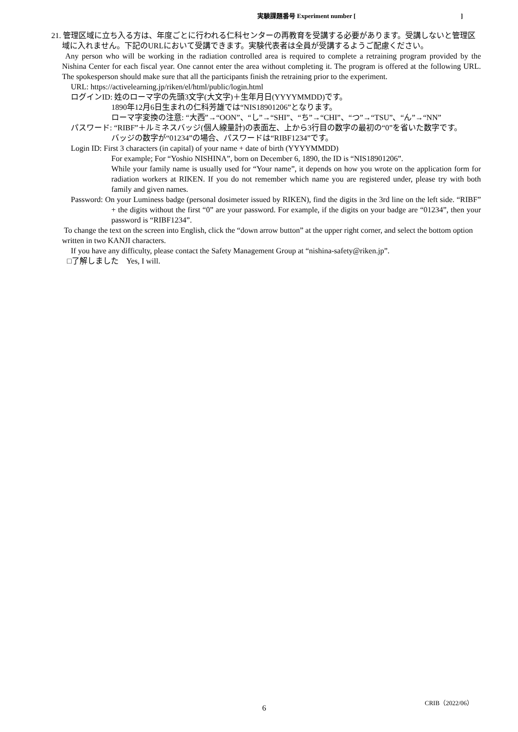実験課題番号 Experiment number []
21. 管理区域に立ち入る方は、年度ごとに行われる仁科センターの再教育を受講する必要があります。受講しないと管理区域に入れません。下記のURLにおいて受講できます。実験代表者は全員が受講するようご配慮ください。
Any person who will be working in the radiation controlled area is required to complete a retraining program provided by the Nishina Center for each fiscal year. One cannot enter the area without completing it. The program is offered at the following URL. The spokesperson should make sure that all the participants finish the retraining prior to the experiment.
URL: https://activelearning.jp/riken/el/html/public/login.html
ログインID: 姓のローマ字の先頭3文字(大文字)＋生年月日(YYYYMMDD)です。
1890年12月6日生まれの仁科芳雄では“NIS18901206”となります。
ローマ字変換の注意: “大西”→“OON”、“し”→“SHI”、“ち”→“CHI”、“つ”→“TSU”、“ん”→“NN”
パスワード: “RIBF”＋ルミネスバッジ(個人線量計)の表面左、上から3行目の数字の最初の“0”を省いた数字です。
バッジの数字が“01234”の場合、パスワードは“RIBF1234”です。
Login ID: First 3 characters (in capital) of your name + date of birth (YYYYMMDD)
For example; For “Yoshio NISHINA”, born on December 6, 1890, the ID is “NIS18901206”.
While your family name is usually used for “Your name”, it depends on how you wrote on the application form for radiation workers at RIKEN. If you do not remember which name you are registered under, please try with both family and given names.
Password: On your Luminess badge (personal dosimeter issued by RIKEN), find the digits in the 3rd line on the left side. “RIBF” + the digits without the first “0” are your password. For example, if the digits on your badge are “01234”, then your password is “RIBF1234”.
To change the text on the screen into English, click the “down arrow button” at the upper right corner, and select the bottom option written in two KANJI characters.
If you have any difficulty, please contact the Safety Management Group at “nishina-safety@riken.jp”.
□了解しました　Yes, I will.
CRIB（2022/06）
6